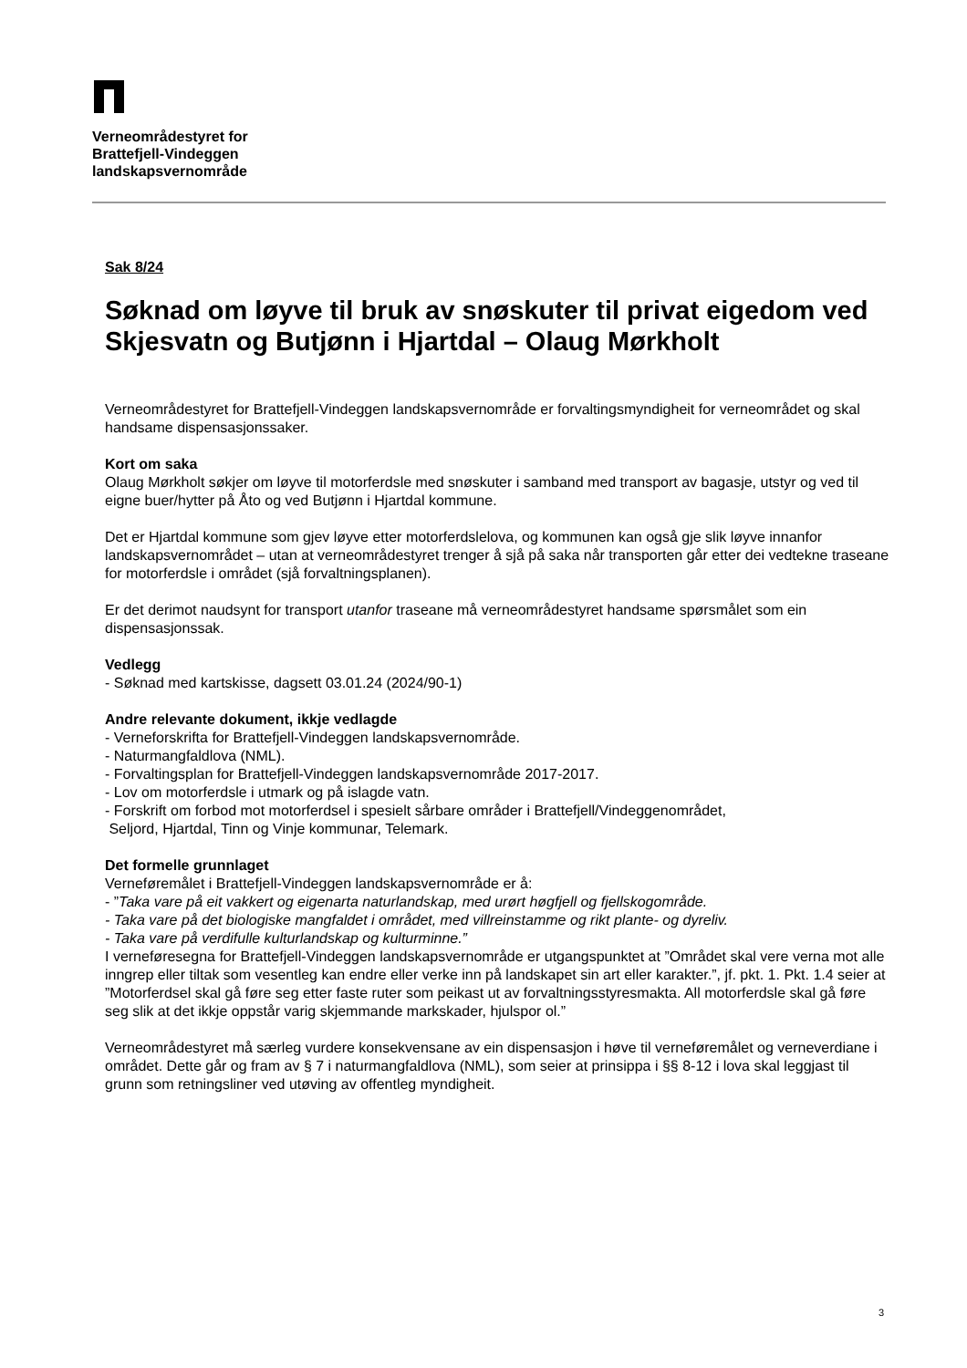Verneområdestyret for
Brattefjell-Vindeggen
landskapsvernområde
Sak 8/24
Søknad om løyve til bruk av snøskuter til privat eigedom ved Skjesvatn og Butjønn i Hjartdal – Olaug Mørkholt
Verneområdestyret for Brattefjell-Vindeggen landskapsvernområde er forvaltingsmyndigheit for verneområdet og skal handsame dispensasjonssaker.
Kort om saka
Olaug Mørkholt søkjer om løyve til motorferdsle med snøskuter i samband med transport av bagasje, utstyr og ved til eigne buer/hytter på Åto og ved Butjønn i Hjartdal kommune.
Det er Hjartdal kommune som gjev løyve etter motorferdslelova, og kommunen kan også gje slik løyve innanfor landskapsvernområdet – utan at verneområdestyret trenger å sjå på saka når transporten går etter dei vedtekne traseane for motorferdsle i området (sjå forvaltningsplanen).
Er det derimot naudsynt for transport utanfor traseane må verneområdestyret handsame spørsmålet som ein dispensasjonssak.
Vedlegg
- Søknad med kartskisse, dagsett 03.01.24 (2024/90-1)
Andre relevante dokument, ikkje vedlagde
- Verneforskrifta for Brattefjell-Vindeggen landskapsvernområde.
- Naturmangfaldlova (NML).
- Forvaltingsplan for Brattefjell-Vindeggen landskapsvernområde 2017-2017.
- Lov om motorferdsle i utmark og på islagde vatn.
- Forskrift om forbod mot motorferdsel i spesielt sårbare områder i Brattefjell/Vindeggenområdet,
Seljord, Hjartdal, Tinn og Vinje kommunar, Telemark.
Det formelle grunnlaget
Verneføremålet i Brattefjell-Vindeggen landskapsvernområde er å:
- ”Taka vare på eit vakkert og eigenarta naturlandskap, med urørt høgfjell og fjellskogområde.
- Taka vare på det biologiske mangfaldet i området, med villreinstamme og rikt plante- og dyreliv.
- Taka vare på verdifulle kulturlandskap og kulturminne.”
I verneføresegna for Brattefjell-Vindeggen landskapsvernområde er utgangspunktet at ”Området skal vere verna mot alle inngrep eller tiltak som vesentleg kan endre eller verke inn på landskapet sin art eller karakter.”, jf. pkt. 1. Pkt. 1.4 seier at ”Motorferdsel skal gå føre seg etter faste ruter som peikast ut av forvaltningsstyresmakta. All motorferdsle skal gå føre seg slik at det ikkje oppstår varig skjemmande markskader, hjulspor ol.”
Verneområdestyret må særleg vurdere konsekvensane av ein dispensasjon i høve til verneføremålet og verneverdiane i området. Dette går og fram av § 7 i naturmangfaldlova (NML), som seier at prinsippa i §§ 8-12 i lova skal leggjast til grunn som retningsliner ved utøving av offentleg myndigheit.
3